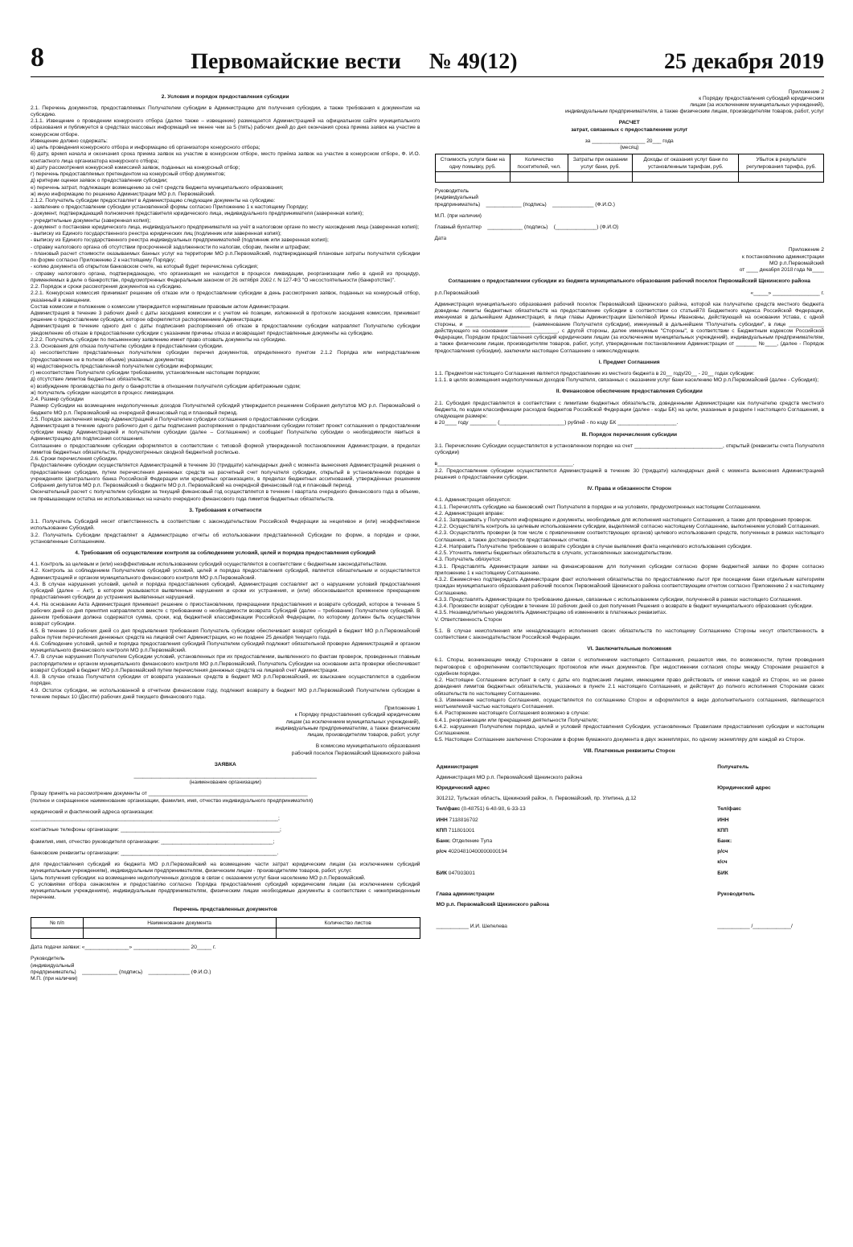8 Первомайские вести № 49(12) 25 декабря 2019
2. Условия и порядок предоставления субсидии
2.1. Перечень документов, предоставляемых Получателем субсидии в Администрацию для получения субсидии, а также требования к документам на субсидию.
2.1.1. Извещение о проведении конкурсного отбора (далее также – извещение) размещается Администрацией на официальном сайте муниципального образования и публикуется в средствах массовых информаций не менее чем за 5 (пять) рабочих дней до дня окончания срока приема заявок на участие в конкурсном отборе.
Извещение должно содержать:
а) цель проведения конкурсного отбора и информацию об организаторе конкурсного отбора;
б) дату, время начала и окончания срока приема заявок на участие в конкурсном отборе, место приёма заявок на участие в конкурсном отборе, Ф. И.О. контактного лица организатора конкурсного отбора;
в) дату рассмотрения конкурсной комиссией заявок, поданных на конкурсный отбор;
г) перечень предоставляемых претендентом на конкурсный отбор документов;
д) критерии оценки заявок о предоставлении субсидии;
е) перечень затрат, подлежащих возмещению за счёт средств бюджета муниципального образования;
ж) иную информацию по решению Администрации МО р.п. Первомайский.
2.1.2. Получатель субсидии предоставляет в Администрацию следующие документы на субсидию:
- заявление о предоставлении субсидии установленной формы согласно Приложению 1 к настоящему Порядку;
- документ, подтверждающий полномочия представителя юридического лица, индивидуального предпринимателя (заверенная копия);
- учредительные документы (заверенная копия);
- документ о постановке юридического лица, индивидуального предпринимателя на учёт в налоговом органе по месту нахождения лица (заверенная копия);
- выписку из Единого государственного реестра юридических лиц (подлинник или заверенная копия);
- выписку из Единого государственного реестра индивидуальных предпринимателей (подлинник или заверенная копия);
- справку налогового органа об отсутствии просроченной задолженности по налогам, сборам, пеням и штрафам;
- плановый расчет стоимости оказываемых банных услуг на территории МО р.п.Первомайский, подтверждающий плановые затраты получателя субсидии по форме согласно Приложению 2 к настоящему Порядку;
- копию документа об открытом банковском счете, на который будет перечислена субсидия;
- справку налогового органа, подтверждающую, что организация не находится в процессе ликвидации, реорганизации либо в одной из процедур, применяемых в деле о банкротстве, предусмотренных Федеральным законом от 26 октября 2002 г. N 127-ФЗ "О несостоятельности (банкротстве)".
2.2. Порядок и сроки рассмотрения документов на субсидию.
2.2.1. Конкурсная комиссия принимает решение об отказе или о предоставлении субсидии в день рассмотрения заявок, поданных на конкурсный отбор, указанный в извещении.
Состав комиссии и положение о комиссии утверждается нормативным правовым актом Администрации.
Администрация в течение 3 рабочих дней с даты заседания комиссии и с учетом её позиции, изложенной в протоколе заседания комиссии, принимает решение о предоставлении субсидии, которое оформляется распоряжением Администрации.
Администрация в течение одного дня с даты подписания распоряжения об отказе в предоставлении субсидии направляет Получателю субсидии уведомление об отказе в предоставлении субсидии с указанием причины отказа и возвращает предоставленные документы на субсидию.
2.2.2. Получатель субсидии по письменному заявлению имеет право отозвать документы на субсидию.
2.3. Основания для отказа получателю субсидии в предоставлении субсидии.
а) несоответствие представленных получателем субсидии перечня документов, определенного пунктом 2.1.2 Порядка или непредставление (предоставление не в полном объеме) указанных документов;
в) недостоверность представленной получателем субсидии информации;
г) несоответствие Получателя субсидии требованиям, установленным настоящим порядком;
д) отсутствие лимитов бюджетных обязательств;
е) возбуждение производства по делу о банкротстве в отношении получателя субсидии арбитражным судом;
ж) получатель субсидии находится в процесс ликвидации.
2.4. Размер субсидии
Размер Субсидии на возмещение недополученных доходов Получателей субсидий утверждается решением Собрания депутатов МО р.п. Первомайский о бюджете МО р.п. Первомайский на очередной финансовый год и плановый период.
2.5. Порядок заключения между Администрацией и Получателем субсидии соглашения о предоставлении субсидии.
Администрация в течение одного рабочего дня с даты подписания распоряжения о предоставлении субсидии готовит проект соглашения о предоставлении субсидии между Администрацией и получателем субсидии (далее – Соглашение) и сообщает Получателю субсидии о необходимости явиться в Администрацию для подписания соглашения.
Соглашение о предоставлении субсидии оформляется в соответствии с типовой формой утвержденной постановлением Администрации, в пределах лимитов бюджетных обязательств, предусмотренных сводной бюджетной росписью.
2.6. Сроки перечисления субсидии.
Предоставление субсидии осуществляется Администрацией в течение 30 (тридцати) календарных дней с момента вынесения Администрацией решения о предоставлении субсидии, путем перечисления денежных средств на расчетный счет получателя субсидии, открытый в установленном порядке в учреждениях Центрального банка Российской Федерации или кредитных организациях, в пределах бюджетных ассигнований, утверждённых решением Собрания депутатов МО р.п. Первомайский о бюджете МО р.п. Первомайский на очередной финансовый год и плановый период.
Окончательный расчет с получателем субсидии за текущий финансовый год осуществляется в течение I квартала очередного финансового года в объеме, не превышающем остатка не использованных на начало очередного финансового года лимитов бюджетных обязательств.
3. Требования к отчетности
3.1. Получатель Субсидий несет ответственность в соответствии с законодательством Российской Федерации за нецелевое и (или) неэффективное использование Субсидий.
3.2. Получатель Субсидии представляет в Администрацию отчеты об использовании представленной Субсидии по форме, в порядке и сроки, установленные Соглашением.
4. Требования об осуществлении контроля за соблюдением условий, целей и порядка предоставления субсидий
4.1. Контроль за целевым и (или) неэффективным использованием субсидий осуществляется в соответствии с бюджетным законодательством.
4.2. Контроль за соблюдением Получателем субсидий условий, целей и порядка предоставления субсидий, является обязательным и осуществляется Администрацией и органом муниципального финансового контроля МО р.п.Первомайский.
4.3. В случае нарушения условий, целей и порядка предоставления субсидий, Администрация составляет акт о нарушении условий предоставления субсидий (далее – Акт), в котором указываются выявленные нарушения и сроки их устранения, и (или) обосновывается временное прекращение предоставления субсидии до устранения выявленных нарушений.
4.4. На основании Акта Администрация принимает решение о приостановлении, прекращении предоставления и возврате субсидий, которое в течение 5 рабочих дней со дня принятия направляется вместе с требованием о необходимости возврата Субсидий (далее – требование) Получателем субсидий. В данном требовании должна содержатся сумма, сроки, код бюджетной классификации Российской Федерации, по которому должен быть осуществлен возврат субсидии.
4.5. В течение 10 рабочих дней со дня предъявления требования Получатель субсидии обеспечивает возврат субсидий в бюджет МО р.п.Первомайский район путем перечисления денежных средств на лицевой счет Администрации, но не позднее 25 декабря текущего года.
4.6. Соблюдение условий, целей и порядка предоставления субсидий Получателем субсидий подлежит обязательной проверке Администрацией и органом муниципального финансового контроля МО р.п.Первомайский.
4.7. В случае нарушения Получателем Субсидии условий, установленных при их предоставлении, выявленного по фактам проверок, проведенных главным распорядителем и органом муниципального финансового контроля МО р.п.Первомайский, Получатель Субсидии на основании акта проверки обеспечивает возврат Субсидий в бюджет МО р.п.Первомайский путем перечисления денежных средств на лицевой счет Администрации.
4.8. В случае отказа Получателя субсидии от возврата указанных средств в бюджет МО р.п.Первомайский, их взыскание осуществляется в судебном порядке.
4.9. Остаток субсидии, не использованной в отчетном финансовом году, подлежит возврату в бюджет МО р.п.Первомайский Получателем субсидии в течение первых 10 (Десяти) рабочих дней текущего финансового года.
Приложение 1
к Порядку предоставления субсидий юридическим
лицам (за исключением муниципальных учреждений),
индивидуальным предпринимателям, а также физическим
лицам, производителям товаров, работ, услуг
В комиссию муниципального образования
рабочий поселок Первомайский Щекинского района
ЗАЯВКА
______________________________________________________________
(наименование организации)
Прошу принять на рассмотрение документы от ______________________________________________________
(полное и сокращенное наименование организации, фамилия, имя, отчество индивидуального предпринимателя)
юридический и фактический адреса организации:
____________________________________________________________________________________;
контактные телефоны организации: ______________________________________________________;
фамилия, имя, отчество руководителя организации: ______________________________________;
банковские реквизиты организации: _____________________________________________________.
для предоставления субсидий из бюджета МО р.п.Первомайский на возмещение части затрат юридическим лицам (за исключением субсидий муниципальным учреждениям), индивидуальным предпринимателям, физическим лицам - производителям товаров, работ, услуг.
Цель получения субсидии: на возмещение недополученных доходов в связи с оказанием услуг бани населению МО р.п.Первомайский.
С условиями отбора ознакомлен и предоставляю согласно Порядка предоставления субсидий юридическим лицам (за исключением субсидий муниципальным учреждениям), индивидуальным предпринимателям, физическим лицам необходимые документы в соответствии с нижеприведенным перечнем.
Перечень представленных документов
| № п/п | Наименование документа | Количество листов |
| --- | --- | --- |
Дата подачи заявки: «_______________» ___________________ 20_____ г.
Руководитель
(индивидуальный
предприниматель) ____________ (подпись) ______________ (Ф.И.О.)
М.П. (при наличии)
Приложение 2
к Порядку предоставления субсидий юридическим
лицам (за исключением муниципальных учреждений),
индивидуальным предпринимателям, а также физическим лицам, производителям товаров, работ, услуг
РАСЧЕТ
затрат, связанных с предоставлением услуг
за __________________ 20___ года
(месяц)
| Стоимость услуги бани на одну помывку, руб. | Количество посетителей, чел. | Затраты при оказании услуг бани, руб. | Доходы от оказания услуг бани по установленным тарифам, руб. | Убыток в результате регулирования тарифа, руб. |
| --- | --- | --- | --- | --- |
Руководитель
(индивидуальный
предприниматель) ____________ (подпись) ______________ (Ф.И.О.)
М.П. (при наличии)
Главный бухгалтер ____________ (подпись) (______________) (Ф.И.О)
Дата
Приложение 2
к постановлению администрации
МО р.п.Первомайский
от ____ декабря 2018 года №____
Соглашение о предоставлении субсидии из бюджета муниципального образования рабочий поселок Первомайский Щекинского района
р.п.Первомайский «_____» ________________ г.
Администрация муниципального образования рабочий поселок Первомайский Щекинского района, которой как получателю средств местного бюджета доведены лимиты бюджетных обязательств на предоставление субсидии в соответствии со статьей78 Бюджетного кодекса Российской Федерации, именуемая в дальнейшем Администрация, в лице главы Администрации Шепелёвой Ирины Ивановны, действующей на основании Устава, с одной стороны, и ______________________ (наименование Получателя субсидии), именуемый в дальнейшем "Получатель субсидии", в лице ____________ действующего на основании ________________, с другой стороны, далее именуемые "Стороны", в соответствии с Бюджетным кодексом Российской Федерации, Порядком предоставления субсидий юридическим лицам (за исключением муниципальных учреждений), индивидуальным предпринимателям, а также физическим лицам, производителям товаров, работ, услуг, утвержденным постановлением Администрации от _______ №____, (далее - Порядок предоставления субсидии), заключили настоящее Соглашение о нижеследующем.
I. Предмет Соглашения
1.1. Предметом настоящего Соглашения является предоставление из местного бюджета в 20__ году/20__ - 20__ годах субсидии:
1.1.1. в целях возмещения недополученных доходов Получателя, связанных с оказанием услуг бани населению МО р.п.Первомайский (далее - Субсидия);
II. Финансовое обеспечение предоставления Субсидии
2.1. Субсидия предоставляется в соответствии с лимитами бюджетных обязательств, доведенными Администрации как получателю средств местного бюджета, по кодам классификации расходов бюджетов Российской Федерации (далее - коды БК) на цели, указанные в разделе I настоящего Соглашения, в следующем размере:
в 20____ году _________ (______________________) рублей - по коду БК ____________________.
III. Порядок перечисления субсидии
3.1. Перечисление Субсидии осуществляется в установленном порядке на счет ______________________________, открытый (реквизиты счета Получателя субсидии)
в______________________________________________.
3.2. Предоставление субсидии осуществляется Администрацией в течение 30 (тридцати) календарных дней с момента вынесения Администрацией решения о предоставлении субсидии.
IV. Права и обязанности Сторон
4.1. Администрация обязуется:
4.1.1. Перечислять субсидию на банковский счет Получателя в порядке и на условиях, предусмотренных настоящим Соглашением.
4.2. Администрация вправе:
4.2.1. Запрашивать у Получателя информацию и документы, необходимые для исполнения настоящего Соглашения, а также для проведения проверок.
4.2.2. Осуществлять контроль за целевым использованием субсидии, выделяемой согласно настоящему Соглашению, выполнением условий Соглашения.
4.2.3. Осуществлять проверки (в том числе с привлечением соответствующих органов) целевого использования средств, полученных в рамках настоящего Соглашения, а также достоверности представленных отчетов.
4.2.4. Направить Получателю требование о возврате субсидии в случае выявления факта нецелевого использования субсидии.
4.2.5. Уточнять лимиты бюджетных обязательств в случаях, установленных законодательством.
4.3. Получатель обязуется:
4.3.1. Представлять Администрации заявки на финансирование для получения субсидии согласно форме бюджетной заявки по форме согласно приложению 1 к настоящему Соглашению.
4.3.2. Ежемесячно подтверждать Администрации факт исполнения обязательства по предоставлению льгот при посещении бани отдельным категориям граждан муниципального образования рабочий поселок Первомайский Щекинского района соответствующим отчетом согласно Приложению 2 к настоящему Соглашению.
4.3.3. Представлять Администрации по требованию данные, связанные с использованием субсидии, полученной в рамках настоящего Соглашения.
4.3.4. Произвести возврат субсидии в течение 10 рабочих дней со дня получения Решения о возврате в бюджет муниципального образования субсидии.
4.3.5. Незамедлительно уведомлять Администрацию об изменениях в платежных реквизитах.
V. Ответственность Сторон
5.1. В случае неисполнения или ненадлежащего исполнения своих обязательств по настоящему Соглашению Стороны несут ответственность в соответствии с законодательством Российской Федерации.
VI. Заключительные положения
6.1. Споры, возникающие между Сторонами в связи с исполнением настоящего Соглашения, решаются ими, по возможности, путем проведения переговоров с оформлением соответствующих протоколов или иных документов. При недостижении согласия споры между Сторонами решаются в судебном порядке.
6.2. Настоящее Соглашение вступает в силу с даты его подписания лицами, имеющими право действовать от имени каждой из Сторон, но не ранее доведения лимитов бюджетных обязательств, указанных в пункте 2.1 настоящего Соглашения, и действует до полного исполнения Сторонами своих обязательств по настоящему Соглашению.
6.3. Изменение настоящего Соглашения, осуществляется по соглашению Сторон и оформляется в виде дополнительного соглашения, являющегося неотъемлемой частью настоящего Соглашения.
6.4. Расторжение настоящего Соглашения возможно в случае:
6.4.1. реорганизации или прекращения деятельности Получателя;
6.4.2. нарушения Получателем порядка, целей и условий предоставления Субсидии, установленных Правилами предоставления субсидии и настоящим Соглашением.
6.5. Настоящее Соглашение заключено Сторонами в форме бумажного документа в двух экземплярах, по одному экземпляру для каждой из Сторон.
VIII. Платежные реквизиты Сторон
| Администрация Администрация МО р.п. Первомайский Щекинского района Юридический адрес 301212, Тульская область, Щекинский район, п. Первомайский, пр. Улитина, д.12 Тел/факс (8-48751) 6-48-98, 6-33-13 ИНН 7118816702 КПП 711801001 Банк: Отделение Тула р/сч 40204810400000000194 БИК 047003001 Глава администрации МО р.п. Первомайский Щекинского района ___________ И.И. Шепелева | Получатель Юридический адрес Тел/факс ИНН КПП Банк: р/сч к/сч БИК Руководитель ___________ /_____________/ |